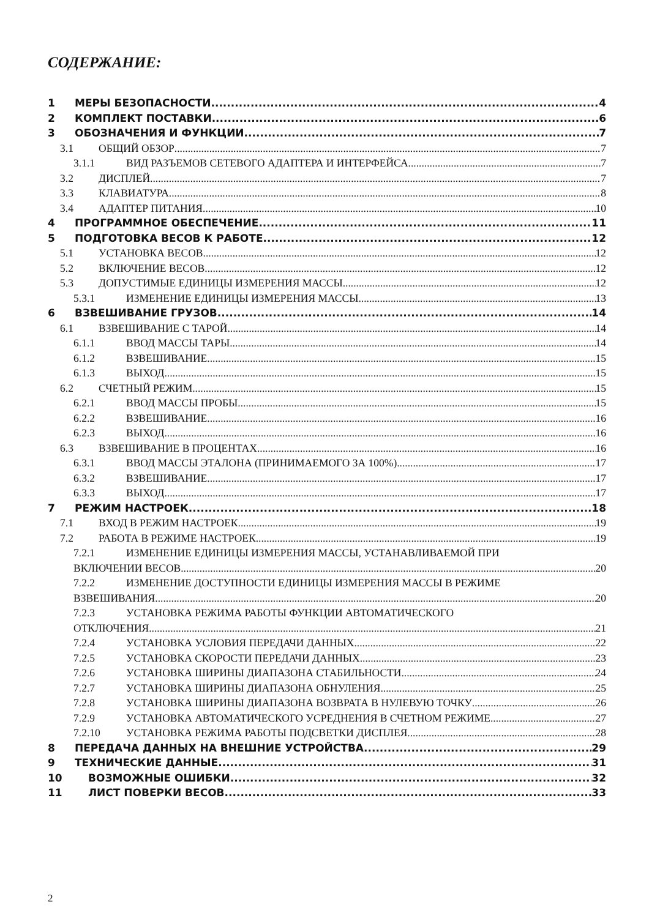СОДЕРЖАНИЕ:
1 МЕРЫ БЕЗОПАСНОСТИ 4
2 КОМПЛЕКТ ПОСТАВКИ 6
3 ОБОЗНАЧЕНИЯ И ФУНКЦИИ 7
3.1 ОБЩИЙ ОБЗОР 7
3.1.1 ВИД РАЗЪЕМОВ СЕТЕВОГО АДАПТЕРА И ИНТЕРФЕЙСА 7
3.2 ДИСПЛЕЙ 7
3.3 КЛАВИАТУРА 8
3.4 АДАПТЕР ПИТАНИЯ 10
4 ПРОГРАММНОЕ ОБЕСПЕЧЕНИЕ 11
5 ПОДГОТОВКА ВЕСОВ К РАБОТЕ 12
5.1 УСТАНОВКА ВЕСОВ 12
5.2 ВКЛЮЧЕНИЕ ВЕСОВ 12
5.3 ДОПУСТИМЫЕ ЕДИНИЦЫ ИЗМЕРЕНИЯ МАССЫ 12
5.3.1 ИЗМЕНЕНИЕ ЕДИНИЦЫ ИЗМЕРЕНИЯ МАССЫ 13
6 ВЗВЕШИВАНИЕ ГРУЗОВ 14
6.1 ВЗВЕШИВАНИЕ С ТАРОЙ 14
6.1.1 ВВОД МАССЫ ТАРЫ 14
6.1.2 ВЗВЕШИВАНИЕ 15
6.1.3 ВЫХОД 15
6.2 СЧЕТНЫЙ РЕЖИМ 15
6.2.1 ВВОД МАССЫ ПРОБЫ 15
6.2.2 ВЗВЕШИВАНИЕ 16
6.2.3 ВЫХОД 16
6.3 ВЗВЕШИВАНИЕ В ПРОЦЕНТАХ 16
6.3.1 ВВОД МАССЫ ЭТАЛОНА (ПРИНИМАЕМОГО ЗА 100%) 17
6.3.2 ВЗВЕШИВАНИЕ 17
6.3.3 ВЫХОД 17
7 РЕЖИМ НАСТРОЕК 18
7.1 ВХОД В РЕЖИМ НАСТРОЕК 19
7.2 РАБОТА В РЕЖИМЕ НАСТРОЕК 19
7.2.1 ИЗМЕНЕНИЕ ЕДИНИЦЫ ИЗМЕРЕНИЯ МАССЫ, УСТАНАВЛИВАЕМОЙ ПРИ
ВКЛЮЧЕНИИ ВЕСОВ 20
7.2.2 ИЗМЕНЕНИЕ ДОСТУПНОСТИ ЕДИНИЦЫ ИЗМЕРЕНИЯ МАССЫ В РЕЖИМЕ
ВЗВЕШИВАНИЯ 20
7.2.3 УСТАНОВКА РЕЖИМА РАБОТЫ ФУНКЦИИ АВТОМАТИЧЕСКОГО
ОТКЛЮЧЕНИЯ 21
7.2.4 УСТАНОВКА УСЛОВИЯ ПЕРЕДАЧИ ДАННЫХ 22
7.2.5 УСТАНОВКА СКОРОСТИ ПЕРЕДАЧИ ДАННЫХ 23
7.2.6 УСТАНОВКА ШИРИНЫ ДИАПАЗОНА СТАБИЛЬНОСТИ 24
7.2.7 УСТАНОВКА ШИРИНЫ ДИАПАЗОНА ОБНУЛЕНИЯ 25
7.2.8 УСТАНОВКА ШИРИНЫ ДИАПАЗОНА ВОЗВРАТА В НУЛЕВУЮ ТОЧКУ 26
7.2.9 УСТАНОВКА АВТОМАТИЧЕСКОГО УСРЕДНЕНИЯ В СЧЕТНОМ РЕЖИМЕ 27
7.2.10 УСТАНОВКА РЕЖИМА РАБОТЫ ПОДСВЕТКИ ДИСПЛЕЯ 28
8 ПЕРЕДАЧА ДАННЫХ НА ВНЕШНИЕ УСТРОЙСТВА 29
9 ТЕХНИЧЕСКИЕ ДАННЫЕ 31
10 ВОЗМОЖНЫЕ ОШИБКИ 32
11 ЛИСТ ПОВЕРКИ ВЕСОВ 33
2